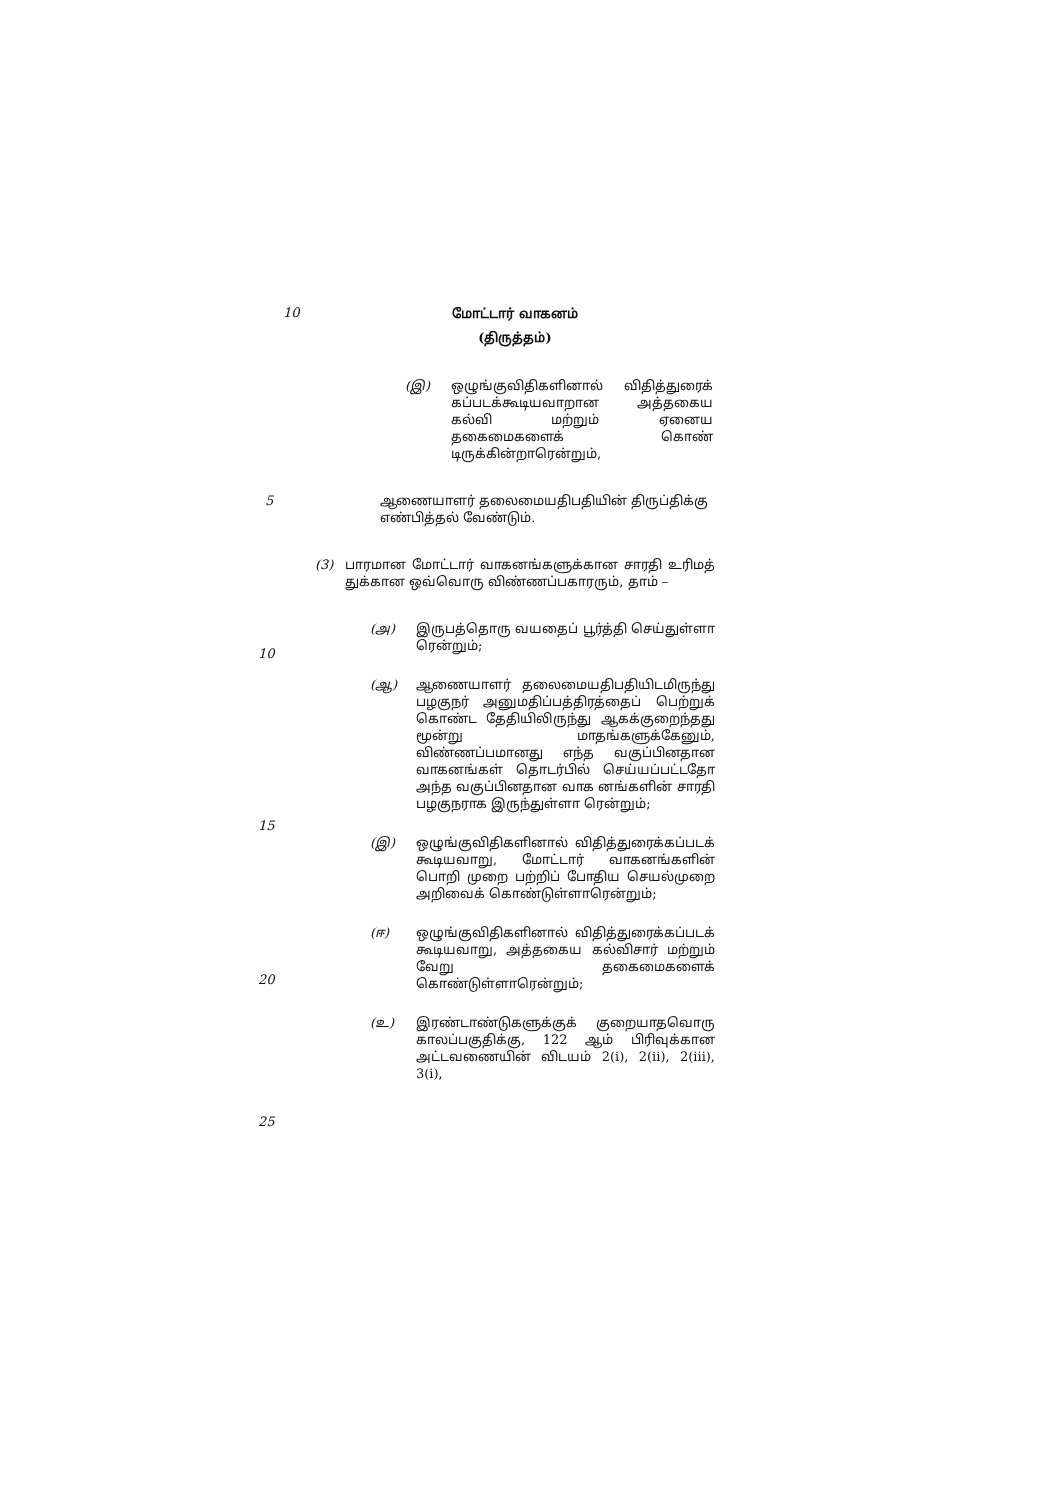10
மோட்டார் வாகனம்
(திருத்தம்)
(இ) ஒழுங்குவிதிகளினால் விதித்துரைக் கப்படக்கூடியவாறான அத்தகைய கல்வி மற்றும் ஏனைய தகைமைகளைக் கொண் டிருக்கின்றாரென்றும்,
5 ஆணையாளர் தலைமையதிபதியின் திருப்திக்கு எண்பித்தல் வேண்டும்.
(3) பாரமான மோட்டார் வாகனங்களுக்கான சாரதி உரிமத் துக்கான ஒவ்வொரு விண்ணப்பகாரரும், தாம் –
10
15
20
25
(அ) இருபத்தொரு வயதைப் பூர்த்தி செய்துள்ளா ரென்றும்;
(ஆ) ஆணையாளர் தலைமையதிபதியிடமிருந்து பழகுநர் அனுமதிப்பத்திரத்தைப் பெற்றுக் கொண்ட தேதியிலிருந்து ஆகக்குறைந்தது மூன்று மாதங்களுக்கேனும், விண்ணப்பமானது எந்த வகுப்பினதான வாகனங்கள் தொடர்பில் செய்யப்பட்டதோ அந்த வகுப்பினதான வாக னங்களின் சாரதி பழகுநராக இருந்துள்ளா ரென்றும்;
(இ) ஒழுங்குவிதிகளினால் விதித்துரைக்கப்படக் கூடியவாறு, மோட்டார் வாகனங்களின் பொறி முறை பற்றிப் போதிய செயல்முறை அறிவைக் கொண்டுள்ளாரென்றும்;
(ஈ) ஒழுங்குவிதிகளினால் விதித்துரைக்கப்படக் கூடியவாறு, அத்தகைய கல்விசார் மற்றும் வேறு தகைமைகளைக் கொண்டுள்ளாரென்றும்;
(உ) இரண்டாண்டுகளுக்குக் குறையாதவொரு காலப்பகுதிக்கு, 122 ஆம் பிரிவுக்கான அட்டவணையின் விடயம் 2(i), 2(ii), 2(iii), 3(i),